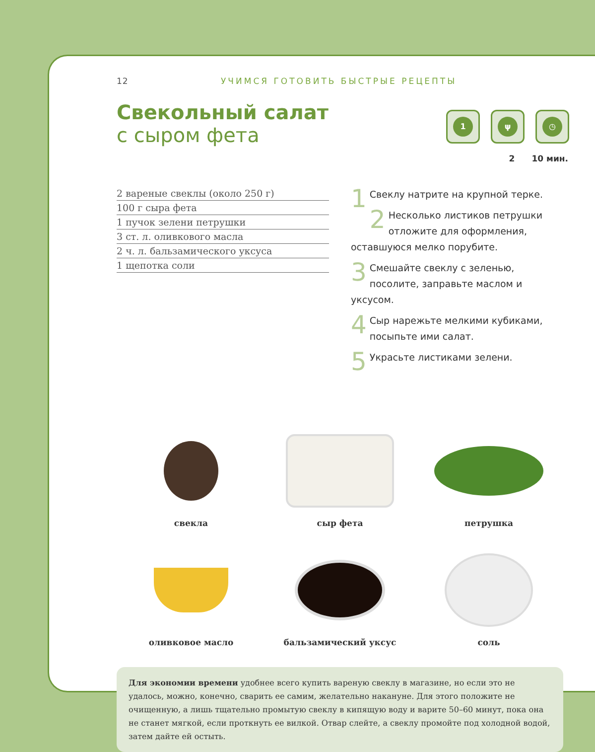12 УЧИМСЯ ГОТОВИТЬ БЫСТРЫЕ РЕЦЕПТЫ
Свекольный салат
с сыром фета
1 ψ ◷
2 10 мин.
2 вареные свеклы (около 250 г)
100 г сыра фета
1 пучок зелени петрушки
3 ст. л. оливкового масла
2 ч. л. бальзамического уксуса
1 щепотка соли
1 Свеклу натрите на крупной терке.
2 Несколько листиков петрушки отложите для оформления, оставшуюся мелко порубите.
3 Смешайте свеклу с зеленью, посолите, заправьте маслом и уксусом.
4 Сыр нарежьте мелкими кубиками, посыпьте ими салат.
5 Украсьте листиками зелени.
свекла
сыр фета
петрушка
оливковое масло
бальзамический уксус
соль
Для экономии времени удобнее всего купить вареную свеклу в магазине, но если это не удалось, можно, конечно, сварить ее самим, желательно накануне. Для этого положите не очищенную, а лишь тщательно промытую свеклу в кипящую воду и варите 50–60 минут, пока она не станет мягкой, если проткнуть ее вилкой. Отвар слейте, а свеклу промойте под холодной водой, затем дайте ей остыть.